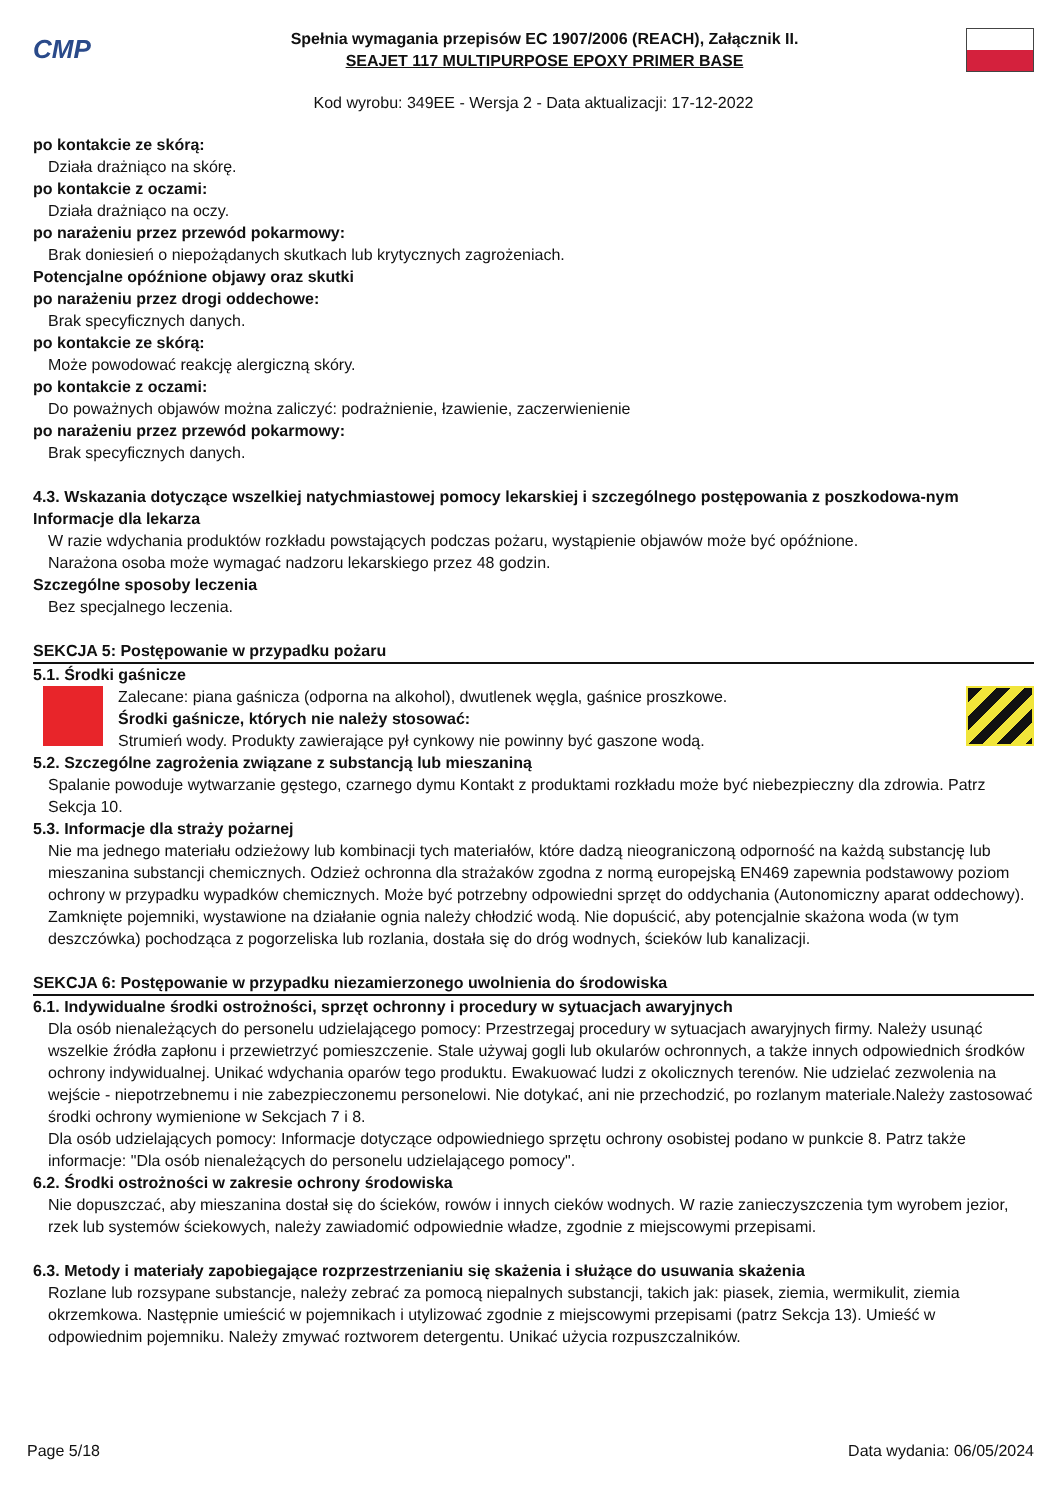CMP
Spełnia wymagania przepisów EC 1907/2006 (REACH), Załącznik II.
SEAJET 117 MULTIPURPOSE EPOXY PRIMER BASE
Kod wyrobu: 349EE - Wersja 2 - Data aktualizacji: 17-12-2022
po kontakcie ze skórą:
Działa drażniąco na skórę.
po kontakcie z oczami:
Działa drażniąco na oczy.
po narażeniu przez przewód pokarmowy:
Brak doniesień o niepożądanych skutkach lub krytycznych zagrożeniach.
Potencjalne opóźnione objawy oraz skutki
po narażeniu przez drogi oddechowe:
Brak specyficznych danych.
po kontakcie ze skórą:
Może powodować reakcję alergiczną skóry.
po kontakcie z oczami:
Do poważnych objawów można zaliczyć: podrażnienie, łzawienie, zaczerwienienie
po narażeniu przez przewód pokarmowy:
Brak specyficznych danych.
4.3. Wskazania dotyczące wszelkiej natychmiastowej pomocy lekarskiej i szczególnego postępowania z poszkodowa-nym
Informacje dla lekarza
W razie wdychania produktów rozkładu powstających podczas pożaru, wystąpienie objawów może być opóźnione.
Narażona osoba może wymagać nadzoru lekarskiego przez 48 godzin.
Szczególne sposoby leczenia
Bez specjalnego leczenia.
SEKCJA 5: Postępowanie w przypadku pożaru
5.1. Środki gaśnicze
Zalecane: piana gaśnicza (odporna na alkohol), dwutlenek węgla, gaśnice proszkowe.
Środki gaśnicze, których nie należy stosować:
Strumień wody. Produkty zawierające pył cynkowy nie powinny być gaszone wodą.
5.2. Szczególne zagrożenia związane z substancją lub mieszaniną
Spalanie powoduje wytwarzanie gęstego, czarnego dymu Kontakt z produktami rozkładu może być niebezpieczny dla zdrowia. Patrz Sekcja 10.
5.3. Informacje dla straży pożarnej
Nie ma jednego materiału odzieżowy lub kombinacji tych materiałów, które dadzą nieograniczoną odporność na każdą substancję lub mieszanina substancji chemicznych. Odzież ochronna dla strażaków zgodna z normą europejską EN469 zapewnia podstawowy poziom ochrony w przypadku wypadków chemicznych. Może być potrzebny odpowiedni sprzęt do oddychania (Autonomiczny aparat oddechowy). Zamknięte pojemniki, wystawione na działanie ognia należy chłodzić wodą. Nie dopuścić, aby potencjalnie skażona woda (w tym deszczówka) pochodząca z pogorzeliska lub rozlania, dostała się do dróg wodnych, ścieków lub kanalizacji.
SEKCJA 6: Postępowanie w przypadku niezamierzonego uwolnienia do środowiska
6.1. Indywidualne środki ostrożności, sprzęt ochronny i procedury w sytuacjach awaryjnych
Dla osób nienależących do personelu udzielającego pomocy: Przestrzegaj procedury w sytuacjach awaryjnych firmy. Należy usunąć wszelkie źródła zapłonu i przewietrzyć pomieszczenie. Stale używaj gogli lub okularów ochronnych, a także innych odpowiednich środków ochrony indywidualnej. Unikać wdychania oparów tego produktu. Ewakuować ludzi z okolicznych terenów. Nie udzielać zezwolenia na wejście - niepotrzebnemu i nie zabezpieczonemu personelowi. Nie dotykać, ani nie przechodzić, po rozlanym materiale.Należy zastosować środki ochrony wymienione w Sekcjach 7 i 8.
Dla osób udzielających pomocy: Informacje dotyczące odpowiedniego sprzętu ochrony osobistej podano w punkcie 8. Patrz także informacje: "Dla osób nienależących do personelu udzielającego pomocy".
6.2. Środki ostrożności w zakresie ochrony środowiska
Nie dopuszczać, aby mieszanina dostał się do ścieków, rowów i innych cieków wodnych. W razie zanieczyszczenia tym wyrobem jezior, rzek lub systemów ściekowych, należy zawiadomić odpowiednie władze, zgodnie z miejscowymi przepisami.
6.3. Metody i materiały zapobiegające rozprzestrzenianiu się skażenia i służące do usuwania skażenia
Rozlane lub rozsypane substancje, należy zebrać za pomocą niepalnych substancji, takich jak: piasek, ziemia, wermikulit, ziemia okrzemkowa. Następnie umieścić w pojemnikach i utylizować zgodnie z miejscowymi przepisami (patrz Sekcja 13). Umieść w odpowiednim pojemniku. Należy zmywać roztworem detergentu. Unikać użycia rozpuszczalników.
Page 5/18 Data wydania: 06/05/2024